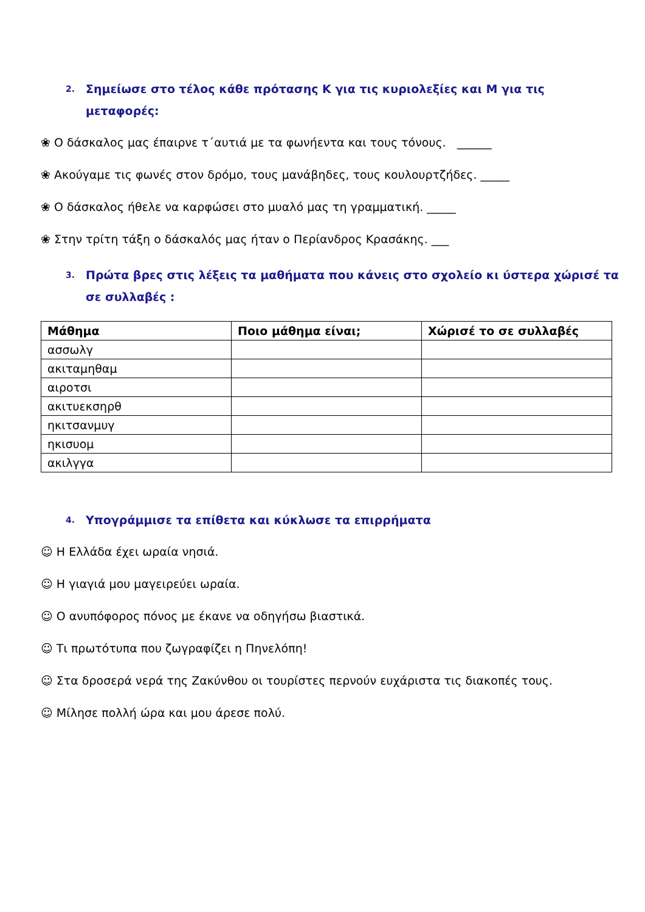2. Σημείωσε στο τέλος κάθε πρότασης Κ για τις κυριολεξίες και Μ για τις μεταφορές:
❀ Ο δάσκαλος μας έπαιρνε τ΄αυτιά με τα φωνήεντα και τους τόνους. ______
❀ Ακούγαμε τις φωνές στον δρόμο, τους μανάβηδες, τους κουλουρτζήδες. _____
❀ Ο δάσκαλος ήθελε να καρφώσει στο μυαλό μας τη γραμματική. _____
❀ Στην τρίτη τάξη ο δάσκαλός μας ήταν ο Περίανδρος Κρασάκης. ___
3. Πρώτα βρες στις λέξεις τα μαθήματα που κάνεις στο σχολείο κι ύστερα χώρισέ τα σε συλλαβές :
| Μάθημα | Ποιο μάθημα είναι; | Χώρισέ το σε συλλαβές |
| --- | --- | --- |
| ασσωλγ | | |
| ακιταμηθαμ | | |
| αιροτσι | | |
| ακιτυεκσηρθ | | |
| ηκιτσανμυγ | | |
| ηκισυομ | | |
| ακιλγγα | | |
4. Υπογράμμισε τα επίθετα και κύκλωσε τα επιρρήματα
☺ Η Ελλάδα έχει ωραία νησιά.
☺ Η γιαγιά μου μαγειρεύει ωραία.
☺ Ο ανυπόφορος πόνος με έκανε να οδηγήσω βιαστικά.
☺ Τι πρωτότυπα που ζωγραφίζει η Πηνελόπη!
☺ Στα δροσερά νερά της Ζακύνθου οι τουρίστες περνούν ευχάριστα τις διακοπές τους.
☺ Μίλησε πολλή ώρα και μου άρεσε πολύ.